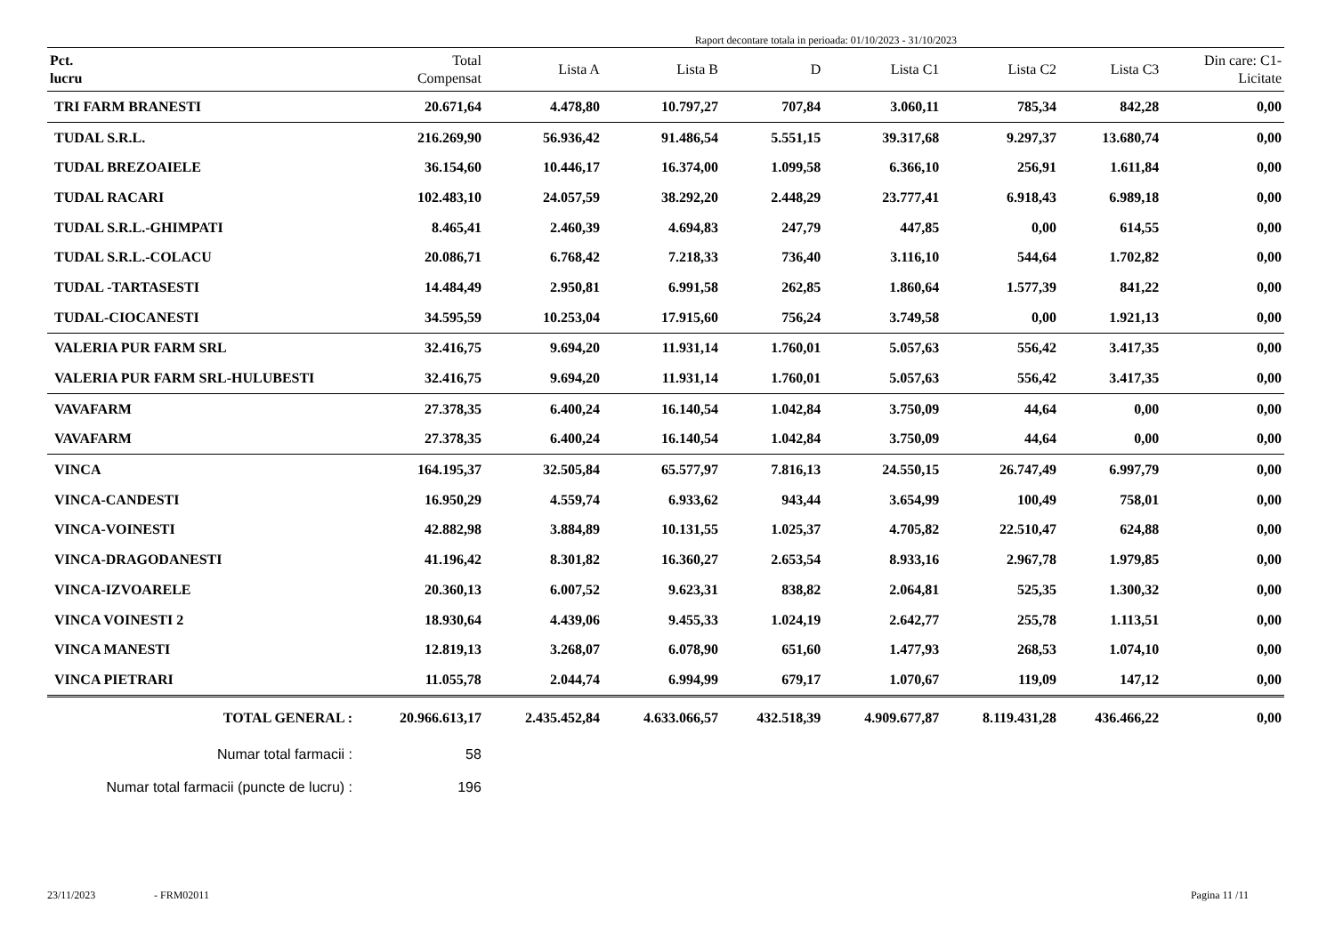Raport decontare totala in perioada: 01/10/2023 - 31/10/2023
| Pct. lucru | Total Compensat | Lista A | Lista B | D | Lista C1 | Lista C2 | Lista C3 | Din care: C1- Licitate |
| --- | --- | --- | --- | --- | --- | --- | --- | --- |
| TRI FARM BRANESTI | 20.671,64 | 4.478,80 | 10.797,27 | 707,84 | 3.060,11 | 785,34 | 842,28 | 0,00 |
| TUDAL S.R.L. | 216.269,90 | 56.936,42 | 91.486,54 | 5.551,15 | 39.317,68 | 9.297,37 | 13.680,74 | 0,00 |
| TUDAL BREZOAIELE | 36.154,60 | 10.446,17 | 16.374,00 | 1.099,58 | 6.366,10 | 256,91 | 1.611,84 | 0,00 |
| TUDAL RACARI | 102.483,10 | 24.057,59 | 38.292,20 | 2.448,29 | 23.777,41 | 6.918,43 | 6.989,18 | 0,00 |
| TUDAL S.R.L.-GHIMPATI | 8.465,41 | 2.460,39 | 4.694,83 | 247,79 | 447,85 | 0,00 | 614,55 | 0,00 |
| TUDAL S.R.L.-COLACU | 20.086,71 | 6.768,42 | 7.218,33 | 736,40 | 3.116,10 | 544,64 | 1.702,82 | 0,00 |
| TUDAL -TARTASESTI | 14.484,49 | 2.950,81 | 6.991,58 | 262,85 | 1.860,64 | 1.577,39 | 841,22 | 0,00 |
| TUDAL-CIOCANESTI | 34.595,59 | 10.253,04 | 17.915,60 | 756,24 | 3.749,58 | 0,00 | 1.921,13 | 0,00 |
| VALERIA PUR FARM SRL | 32.416,75 | 9.694,20 | 11.931,14 | 1.760,01 | 5.057,63 | 556,42 | 3.417,35 | 0,00 |
| VALERIA PUR FARM SRL-HULUBESTI | 32.416,75 | 9.694,20 | 11.931,14 | 1.760,01 | 5.057,63 | 556,42 | 3.417,35 | 0,00 |
| VAVAFARM | 27.378,35 | 6.400,24 | 16.140,54 | 1.042,84 | 3.750,09 | 44,64 | 0,00 | 0,00 |
| VAVAFARM | 27.378,35 | 6.400,24 | 16.140,54 | 1.042,84 | 3.750,09 | 44,64 | 0,00 | 0,00 |
| VINCA | 164.195,37 | 32.505,84 | 65.577,97 | 7.816,13 | 24.550,15 | 26.747,49 | 6.997,79 | 0,00 |
| VINCA-CANDESTI | 16.950,29 | 4.559,74 | 6.933,62 | 943,44 | 3.654,99 | 100,49 | 758,01 | 0,00 |
| VINCA-VOINESTI | 42.882,98 | 3.884,89 | 10.131,55 | 1.025,37 | 4.705,82 | 22.510,47 | 624,88 | 0,00 |
| VINCA-DRAGODANESTI | 41.196,42 | 8.301,82 | 16.360,27 | 2.653,54 | 8.933,16 | 2.967,78 | 1.979,85 | 0,00 |
| VINCA-IZVOARELE | 20.360,13 | 6.007,52 | 9.623,31 | 838,82 | 2.064,81 | 525,35 | 1.300,32 | 0,00 |
| VINCA VOINESTI 2 | 18.930,64 | 4.439,06 | 9.455,33 | 1.024,19 | 2.642,77 | 255,78 | 1.113,51 | 0,00 |
| VINCA MANESTI | 12.819,13 | 3.268,07 | 6.078,90 | 651,60 | 1.477,93 | 268,53 | 1.074,10 | 0,00 |
| VINCA PIETRARI | 11.055,78 | 2.044,74 | 6.994,99 | 679,17 | 1.070,67 | 119,09 | 147,12 | 0,00 |
| TOTAL GENERAL : | 20.966.613,17 | 2.435.452,84 | 4.633.066,57 | 432.518,39 | 4.909.677,87 | 8.119.431,28 | 436.466,22 | 0,00 |
| Numar total farmacii : | 58 | | | | | | | |
| Numar total farmacii (puncte de lucru) : | 196 | | | | | | | |
23/11/2023 - FRM02011 Pagina 11 /11